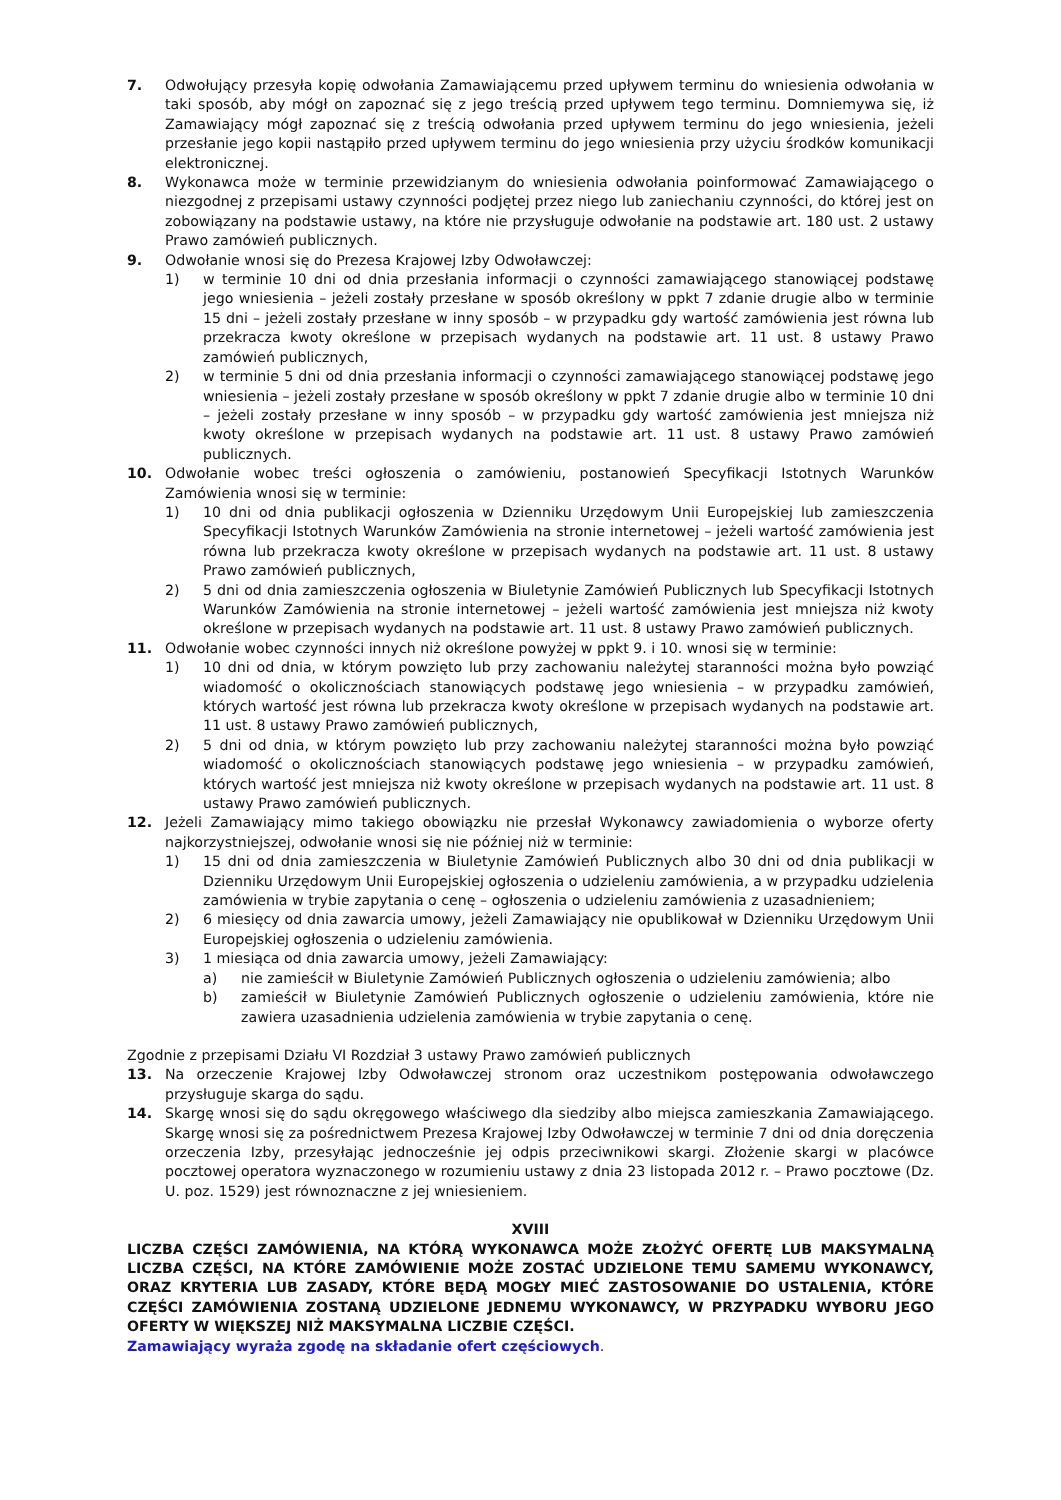7. Odwołujący przesyła kopię odwołania Zamawiającemu przed upływem terminu do wniesienia odwołania w taki sposób, aby mógł on zapoznać się z jego treścią przed upływem tego terminu. Domniemywa się, iż Zamawiający mógł zapoznać się z treścią odwołania przed upływem terminu do jego wniesienia, jeżeli przesłanie jego kopii nastąpiło przed upływem terminu do jego wniesienia przy użyciu środków komunikacji elektronicznej.
8. Wykonawca może w terminie przewidzianym do wniesienia odwołania poinformować Zamawiającego o niezgodnej z przepisami ustawy czynności podjętej przez niego lub zaniechaniu czynności, do której jest on zobowiązany na podstawie ustawy, na które nie przysługuje odwołanie na podstawie art. 180 ust. 2 ustawy Prawo zamówień publicznych.
9. Odwołanie wnosi się do Prezesa Krajowej Izby Odwoławczej:
1) w terminie 10 dni od dnia przesłania informacji o czynności zamawiającego stanowiącej podstawę jego wniesienia – jeżeli zostały przesłane w sposób określony w ppkt 7 zdanie drugie albo w terminie 15 dni – jeżeli zostały przesłane w inny sposób – w przypadku gdy wartość zamówienia jest równa lub przekracza kwoty określone w przepisach wydanych na podstawie art. 11 ust. 8 ustawy Prawo zamówień publicznych,
2) w terminie 5 dni od dnia przesłania informacji o czynności zamawiającego stanowiącej podstawę jego wniesienia – jeżeli zostały przesłane w sposób określony w ppkt 7 zdanie drugie albo w terminie 10 dni – jeżeli zostały przesłane w inny sposób – w przypadku gdy wartość zamówienia jest mniejsza niż kwoty określone w przepisach wydanych na podstawie art. 11 ust. 8 ustawy Prawo zamówień publicznych.
10. Odwołanie wobec treści ogłoszenia o zamówieniu, postanowień Specyfikacji Istotnych Warunków Zamówienia wnosi się w terminie:
1) 10 dni od dnia publikacji ogłoszenia w Dzienniku Urzędowym Unii Europejskiej lub zamieszczenia Specyfikacji Istotnych Warunków Zamówienia na stronie internetowej – jeżeli wartość zamówienia jest równa lub przekracza kwoty określone w przepisach wydanych na podstawie art. 11 ust. 8 ustawy Prawo zamówień publicznych,
2) 5 dni od dnia zamieszczenia ogłoszenia w Biuletynie Zamówień Publicznych lub Specyfikacji Istotnych Warunków Zamówienia na stronie internetowej – jeżeli wartość zamówienia jest mniejsza niż kwoty określone w przepisach wydanych na podstawie art. 11 ust. 8 ustawy Prawo zamówień publicznych.
11. Odwołanie wobec czynności innych niż określone powyżej w ppkt 9. i 10. wnosi się w terminie:
1) 10 dni od dnia, w którym powzięto lub przy zachowaniu należytej staranności można było powziąć wiadomość o okolicznościach stanowiących podstawę jego wniesienia – w przypadku zamówień, których wartość jest równa lub przekracza kwoty określone w przepisach wydanych na podstawie art. 11 ust. 8 ustawy Prawo zamówień publicznych,
2) 5 dni od dnia, w którym powzięto lub przy zachowaniu należytej staranności można było powziąć wiadomość o okolicznościach stanowiących podstawę jego wniesienia – w przypadku zamówień, których wartość jest mniejsza niż kwoty określone w przepisach wydanych na podstawie art. 11 ust. 8 ustawy Prawo zamówień publicznych.
12. Jeżeli Zamawiający mimo takiego obowiązku nie przesłał Wykonawcy zawiadomienia o wyborze oferty najkorzystniejszej, odwołanie wnosi się nie później niż w terminie:
1) 15 dni od dnia zamieszczenia w Biuletynie Zamówień Publicznych albo 30 dni od dnia publikacji w Dzienniku Urzędowym Unii Europejskiej ogłoszenia o udzieleniu zamówienia, a w przypadku udzielenia zamówienia w trybie zapytania o cenę – ogłoszenia o udzieleniu zamówienia z uzasadnieniem;
2) 6 miesięcy od dnia zawarcia umowy, jeżeli Zamawiający nie opublikował w Dzienniku Urzędowym Unii Europejskiej ogłoszenia o udzieleniu zamówienia.
3) 1 miesiąca od dnia zawarcia umowy, jeżeli Zamawiający:
a) nie zamieścił w Biuletynie Zamówień Publicznych ogłoszenia o udzieleniu zamówienia; albo
b) zamieścił w Biuletynie Zamówień Publicznych ogłoszenie o udzieleniu zamówienia, które nie zawiera uzasadnienia udzielenia zamówienia w trybie zapytania o cenę.
Zgodnie z przepisami Działu VI Rozdział 3 ustawy Prawo zamówień publicznych
13. Na orzeczenie Krajowej Izby Odwoławczej stronom oraz uczestnikom postępowania odwoławczego przysługuje skarga do sądu.
14. Skargę wnosi się do sądu okręgowego właściwego dla siedziby albo miejsca zamieszkania Zamawiającego. Skargę wnosi się za pośrednictwem Prezesa Krajowej Izby Odwoławczej w terminie 7 dni od dnia doręczenia orzeczenia Izby, przesyłając jednocześnie jej odpis przeciwnikowi skargi. Złożenie skargi w placówce pocztowej operatora wyznaczonego w rozumieniu ustawy z dnia 23 listopada 2012 r. – Prawo pocztowe (Dz. U. poz. 1529) jest równoznaczne z jej wniesieniem.
XVIII
LICZBA CZĘŚCI ZAMÓWIENIA, NA KTÓRĄ WYKONAWCA MOŻE ZŁOŻYĆ OFERTĘ LUB MAKSYMALNĄ LICZBA CZĘŚCI, NA KTÓRE ZAMÓWIENIE MOŻE ZOSTAĆ UDZIELONE TEMU SAMEMU WYKONAWCY, ORAZ KRYTERIA LUB ZASADY, KTÓRE BĘDĄ MOGŁY MIEĆ ZASTOSOWANIE DO USTALENIA, KTÓRE CZĘŚCI ZAMÓWIENIA ZOSTANĄ UDZIELONE JEDNEMU WYKONAWCY, W PRZYPADKU WYBORU JEGO OFERTY W WIĘKSZEJ NIŻ MAKSYMALNA LICZBIE CZĘŚCI.
Zamawiający wyraża zgodę na składanie ofert częściowych.